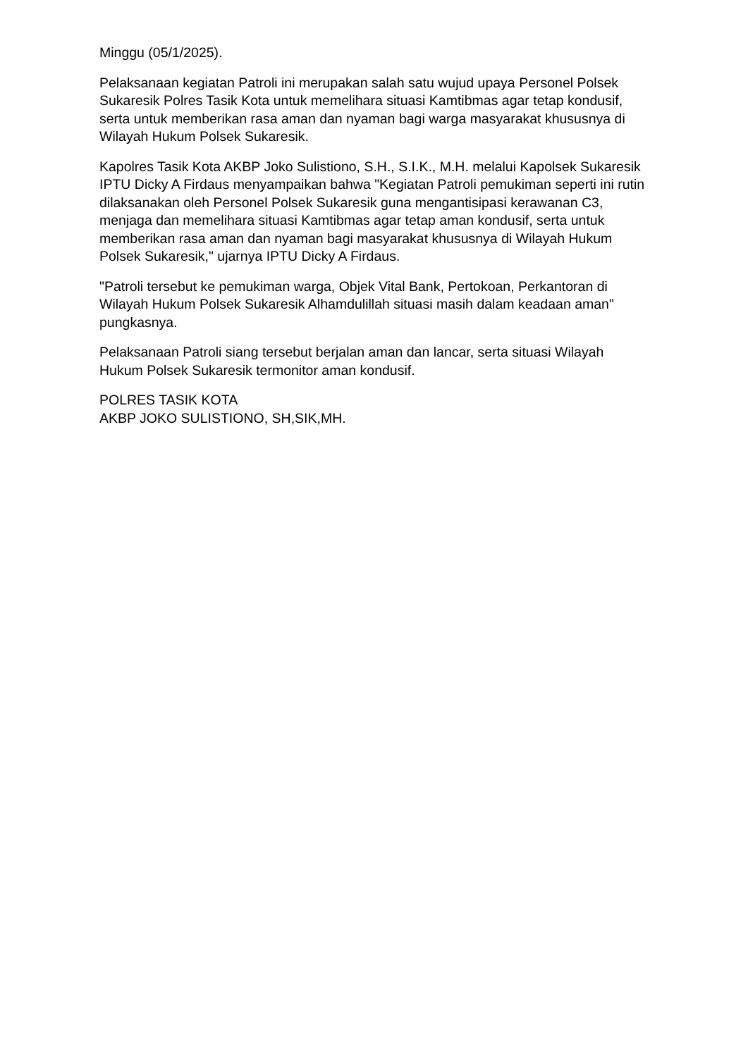Minggu (05/1/2025).
Pelaksanaan kegiatan Patroli ini merupakan salah satu wujud upaya Personel Polsek Sukaresik Polres Tasik Kota untuk memelihara situasi Kamtibmas agar tetap kondusif, serta untuk memberikan rasa aman dan nyaman bagi warga masyarakat khususnya di Wilayah Hukum Polsek Sukaresik.
Kapolres Tasik Kota AKBP Joko Sulistiono, S.H., S.I.K., M.H. melalui Kapolsek Sukaresik IPTU Dicky A Firdaus menyampaikan bahwa "Kegiatan Patroli pemukiman seperti ini rutin dilaksanakan oleh Personel Polsek Sukaresik guna mengantisipasi kerawanan C3, menjaga dan memelihara situasi Kamtibmas agar tetap aman kondusif, serta untuk memberikan rasa aman dan nyaman bagi masyarakat khususnya di Wilayah Hukum Polsek Sukaresik," ujarnya IPTU Dicky A Firdaus.
"Patroli tersebut ke pemukiman warga, Objek Vital Bank, Pertokoan, Perkantoran di Wilayah Hukum Polsek Sukaresik Alhamdulillah situasi masih dalam keadaan aman" pungkasnya.
Pelaksanaan Patroli siang tersebut berjalan aman dan lancar, serta situasi Wilayah Hukum Polsek Sukaresik termonitor aman kondusif.
POLRES TASIK KOTA
AKBP JOKO SULISTIONO, SH,SIK,MH.